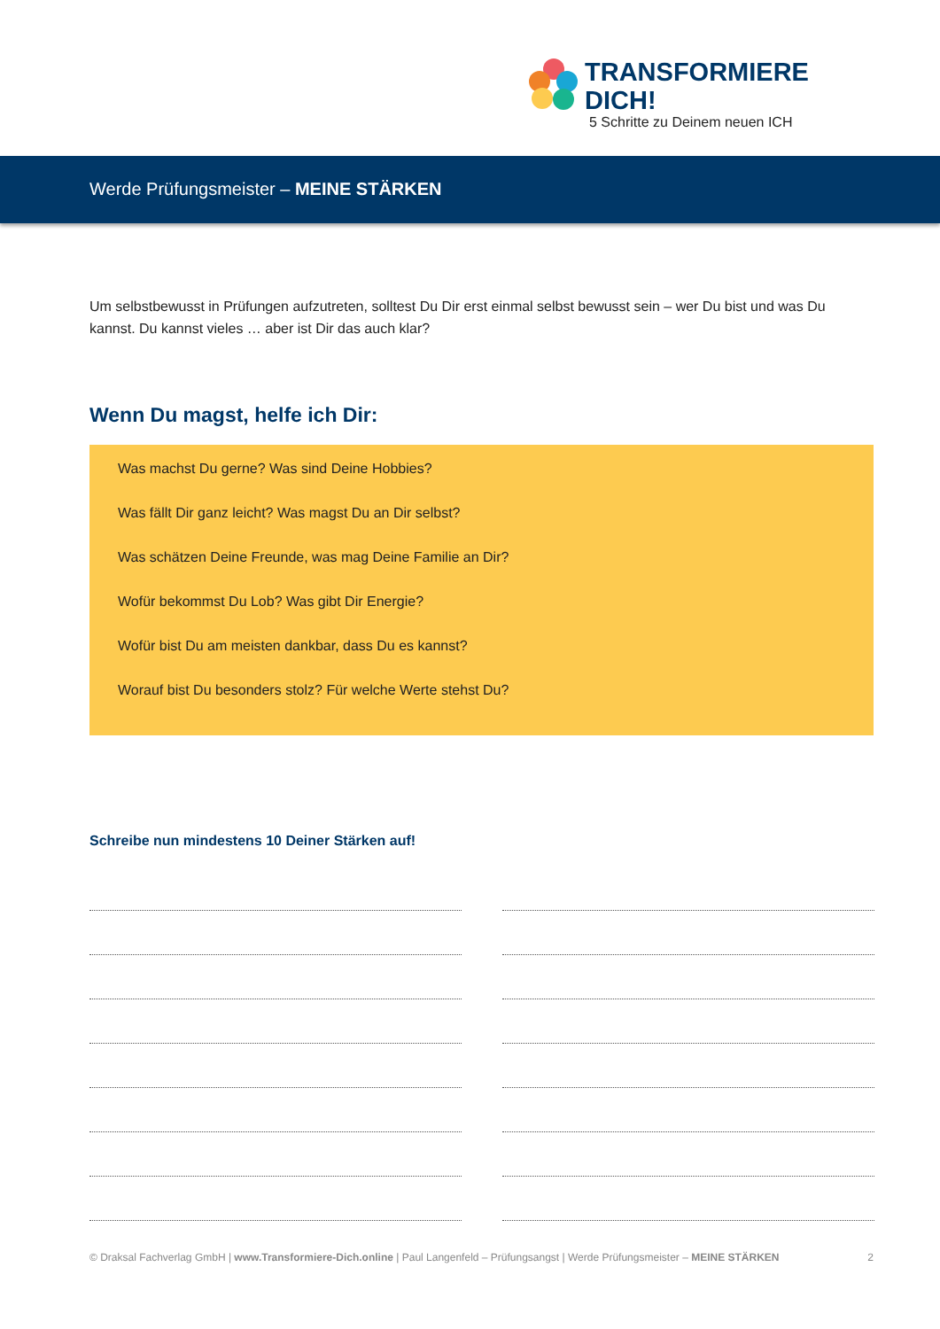TRANSFORMIERE DICH!
5 Schritte zu Deinem neuen ICH
Werde Prüfungsmeister – MEINE STÄRKEN
Um selbstbewusst in Prüfungen aufzutreten, solltest Du Dir erst einmal selbst bewusst sein – wer Du bist und was Du kannst. Du kannst vieles … aber ist Dir das auch klar?
Wenn Du magst, helfe ich Dir:
Was machst Du gerne? Was sind Deine Hobbies?
Was fällt Dir ganz leicht? Was magst Du an Dir selbst?
Was schätzen Deine Freunde, was mag Deine Familie an Dir?
Wofür bekommst Du Lob? Was gibt Dir Energie?
Wofür bist Du am meisten dankbar, dass Du es kannst?
Worauf bist Du besonders stolz? Für welche Werte stehst Du?
Schreibe nun mindestens 10 Deiner Stärken auf!
© Draksal Fachverlag GmbH | www.Transformiere-Dich.online | Paul Langenfeld – Prüfungsangst | Werde Prüfungsmeister – MEINE STÄRKEN 2